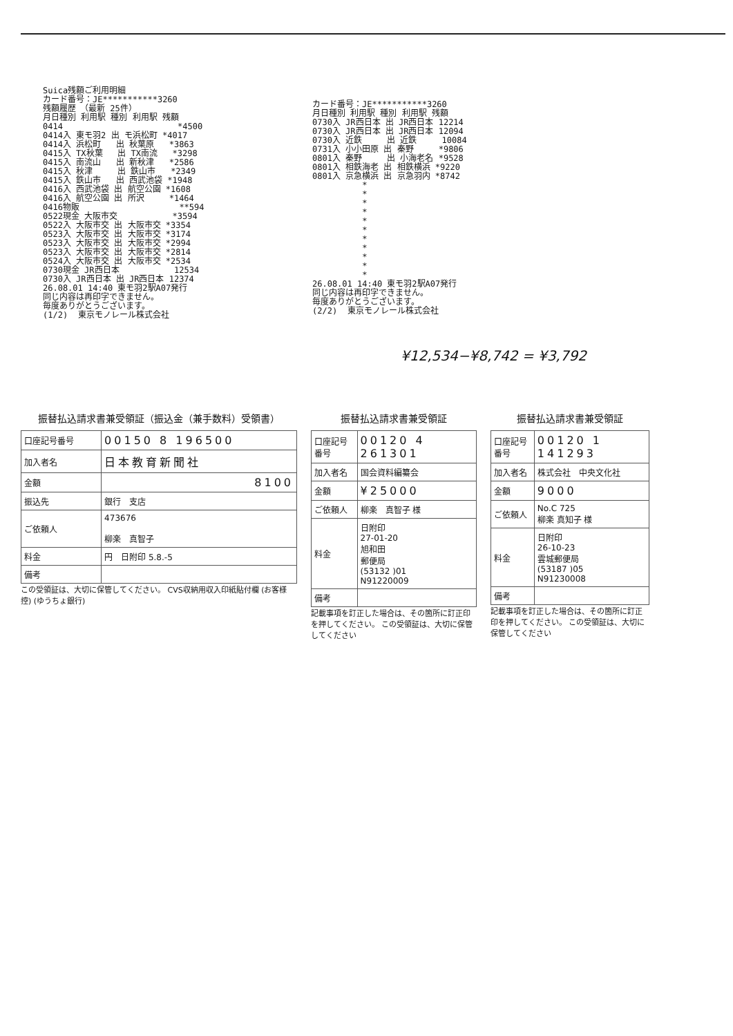Suica残額ご利用明細 カード番号：JE***********3260 残額履歴　（最新 25件） 月日種別 利用駅 種別 利用駅 残額 0414 *4500 0414入 東モ羽2 出 モ浜松町 *4017 0414入 浜松町 出 秋葉原 *3863 0415入 TX秋葉 出 TX南流 *3298 0415入 南流山 出 新秋津 *2586 0415入 秋津 出 鉄山市 *2349 0415入 鉄山市 出 西武池袋 *1948 0416入 西武池袋 出 航空公園 *1608 0416入 航空公園 出 所沢 *1464 0416物販 **594 0522現金 大阪市交 *3594 0522入 大阪市交 出 大阪市交 *3354 0523入 大阪市交 出 大阪市交 *3174 0523入 大阪市交 出 大阪市交 *2994 0523入 大阪市交 出 大阪市交 *2814 0524入 大阪市交 出 大阪市交 *2534 0730現金 JR西日本 12534 0730入 JR西日本 出 JR西日本 12374 26.08.01 14:40 東モ羽2駅A07発行 同じ内容は再印字できません。 毎度ありがとうございます。 (1/2) 東京モノレール株式会社
カード番号：JE***********3260 月日種別 利用駅 種別 利用駅 残額 0730入 JR西日本 出 JR西日本 12214 0730入 JR西日本 出 JR西日本 12094 0730入 近鉄 出 近鉄 10084 0731入 小小田原 出 秦野 *9806 0801入 秦野 出 小海老名 *9528 0801入 相鉄海老 出 相鉄横浜 *9220 0801入 京急横浜 出 京急羽内 *8742 * * * * * * * * * * * 26.08.01 14:40 東モ羽2駅A07発行 同じ内容は再印字できません。 毎度ありがとうございます。 (2/2) 東京モノレール株式会社
¥12,534−¥8,742 = ¥3,792
振替払込請求書兼受領証（振込金（兼手数料）受領書）
| 口座記号番号 | 00150 8 196500 |
| 加入者名 | 日本教育新聞社 |
| 金額 | 8100 |
| 振込先 | 銀行 支店 |
| ご依頼人 | 473676 柳楽 真智子 |
| 料金 | 円 日附印 5.8.-5 |
| 備考 | |
この受領証は、大切に保管してください。 CVS収納用収入印紙貼付欄 (お客様控) (ゆうちょ銀行)
振替払込請求書兼受領証
| 口座記号番号 | 00120 4 261301 |
| 加入者名 | 国会資料編纂会 |
| 金額 | ¥25000 |
| ご依頼人 | 柳楽 真智子 様 |
| 料金 | 日附印 27-01-20 旭和田 郵便局 (53132 )01 N91220009 |
| 備考 | |
記載事項を訂正した場合は、その箇所に訂正印を押してください。 この受領証は、大切に保管してください
振替払込請求書兼受領証
| 口座記号番号 | 00120 1 141293 |
| 加入者名 | 株式会社 中央文化社 |
| 金額 | 9000 |
| ご依頼人 | No.C 725 柳楽 真知子 様 |
| 料金 | 日附印 26-10-23 雲城郵便局 (53187 )05 N91230008 |
| 備考 | |
記載事項を訂正した場合は、その箇所に訂正印を押してください。 この受領証は、大切に保管してください